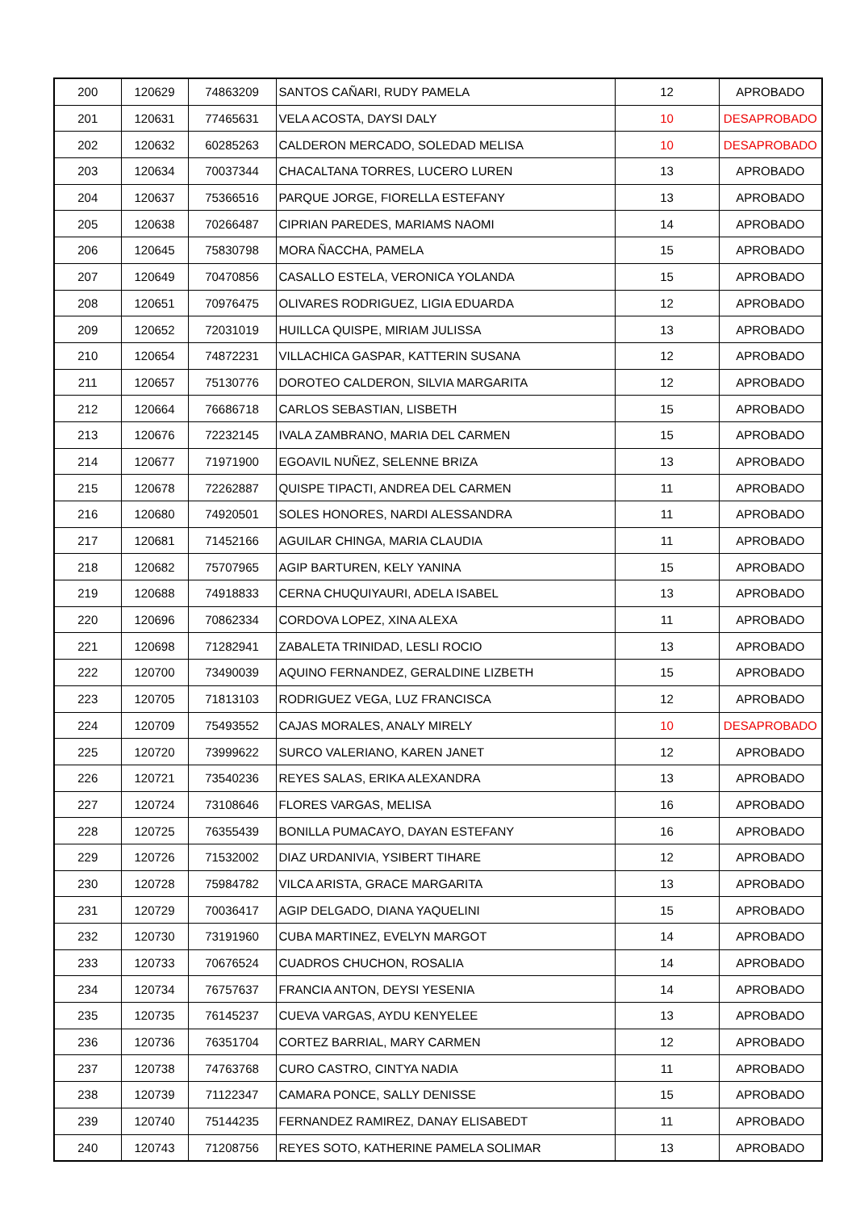| 200 | 120629 | 74863209 | SANTOS CAÑARI, RUDY PAMELA | 12 | APROBADO |
| 201 | 120631 | 77465631 | VELA ACOSTA, DAYSI DALY | 10 | DESAPROBADO |
| 202 | 120632 | 60285263 | CALDERON MERCADO, SOLEDAD MELISA | 10 | DESAPROBADO |
| 203 | 120634 | 70037344 | CHACALTANA TORRES, LUCERO LUREN | 13 | APROBADO |
| 204 | 120637 | 75366516 | PARQUE JORGE, FIORELLA ESTEFANY | 13 | APROBADO |
| 205 | 120638 | 70266487 | CIPRIAN PAREDES, MARIAMS NAOMI | 14 | APROBADO |
| 206 | 120645 | 75830798 | MORA ÑACCHA, PAMELA | 15 | APROBADO |
| 207 | 120649 | 70470856 | CASALLO ESTELA, VERONICA YOLANDA | 15 | APROBADO |
| 208 | 120651 | 70976475 | OLIVARES RODRIGUEZ, LIGIA EDUARDA | 12 | APROBADO |
| 209 | 120652 | 72031019 | HUILLCA QUISPE, MIRIAM JULISSA | 13 | APROBADO |
| 210 | 120654 | 74872231 | VILLACHICA GASPAR, KATTERIN SUSANA | 12 | APROBADO |
| 211 | 120657 | 75130776 | DOROTEO CALDERON, SILVIA MARGARITA | 12 | APROBADO |
| 212 | 120664 | 76686718 | CARLOS SEBASTIAN, LISBETH | 15 | APROBADO |
| 213 | 120676 | 72232145 | IVALA ZAMBRANO, MARIA DEL CARMEN | 15 | APROBADO |
| 214 | 120677 | 71971900 | EGOAVIL NUÑEZ, SELENNE BRIZA | 13 | APROBADO |
| 215 | 120678 | 72262887 | QUISPE TIPACTI, ANDREA DEL CARMEN | 11 | APROBADO |
| 216 | 120680 | 74920501 | SOLES HONORES, NARDI ALESSANDRA | 11 | APROBADO |
| 217 | 120681 | 71452166 | AGUILAR CHINGA, MARIA CLAUDIA | 11 | APROBADO |
| 218 | 120682 | 75707965 | AGIP BARTUREN, KELY YANINA | 15 | APROBADO |
| 219 | 120688 | 74918833 | CERNA CHUQUIYAURI, ADELA ISABEL | 13 | APROBADO |
| 220 | 120696 | 70862334 | CORDOVA LOPEZ, XINA ALEXA | 11 | APROBADO |
| 221 | 120698 | 71282941 | ZABALETA TRINIDAD, LESLI ROCIO | 13 | APROBADO |
| 222 | 120700 | 73490039 | AQUINO FERNANDEZ, GERALDINE LIZBETH | 15 | APROBADO |
| 223 | 120705 | 71813103 | RODRIGUEZ VEGA, LUZ FRANCISCA | 12 | APROBADO |
| 224 | 120709 | 75493552 | CAJAS MORALES, ANALY MIRELY | 10 | DESAPROBADO |
| 225 | 120720 | 73999622 | SURCO VALERIANO, KAREN JANET | 12 | APROBADO |
| 226 | 120721 | 73540236 | REYES SALAS, ERIKA ALEXANDRA | 13 | APROBADO |
| 227 | 120724 | 73108646 | FLORES VARGAS, MELISA | 16 | APROBADO |
| 228 | 120725 | 76355439 | BONILLA PUMACAYO, DAYAN ESTEFANY | 16 | APROBADO |
| 229 | 120726 | 71532002 | DIAZ URDANIVIA, YSIBERT TIHARE | 12 | APROBADO |
| 230 | 120728 | 75984782 | VILCA ARISTA, GRACE MARGARITA | 13 | APROBADO |
| 231 | 120729 | 70036417 | AGIP DELGADO, DIANA YAQUELINI | 15 | APROBADO |
| 232 | 120730 | 73191960 | CUBA MARTINEZ, EVELYN MARGOT | 14 | APROBADO |
| 233 | 120733 | 70676524 | CUADROS CHUCHON, ROSALIA | 14 | APROBADO |
| 234 | 120734 | 76757637 | FRANCIA ANTON, DEYSI YESENIA | 14 | APROBADO |
| 235 | 120735 | 76145237 | CUEVA VARGAS, AYDU KENYELEE | 13 | APROBADO |
| 236 | 120736 | 76351704 | CORTEZ BARRIAL, MARY CARMEN | 12 | APROBADO |
| 237 | 120738 | 74763768 | CURO CASTRO, CINTYA NADIA | 11 | APROBADO |
| 238 | 120739 | 71122347 | CAMARA PONCE, SALLY DENISSE | 15 | APROBADO |
| 239 | 120740 | 75144235 | FERNANDEZ RAMIREZ, DANAY ELISABEDT | 11 | APROBADO |
| 240 | 120743 | 71208756 | REYES SOTO, KATHERINE PAMELA SOLIMAR | 13 | APROBADO |